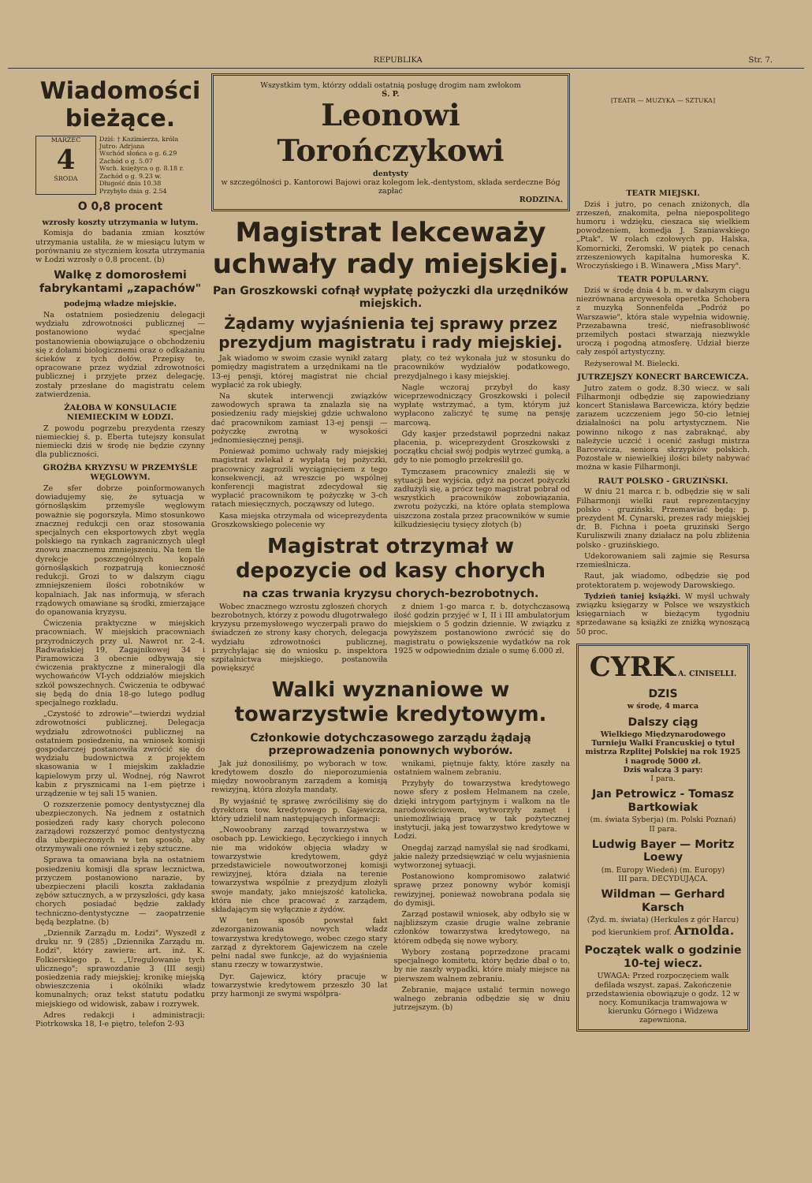REPUBLIKA Str. 7.
Wiadomości bieżące.
MARZEC
4
ŚRODA
Dziś: † Kazimierza, króla
Jutro: Adrjana
Wschód słońca o g. 6.29
Zachód o g. 5.07
Wsch. księżyca o g. 8.18 r.
Zachód o g. 9.23 w.
Długość dnia 10.38
Przybyło dnia g. 2.54
O 0,8 procent
wzrosły koszty utrzymania w lutym.
Komisja do badania zmian kosztów utrzymania ustaliła, że w miesiącu lutym w porównaniu ze styczniem koszta utrzymania w Łodzi wzrosły o 0,8 procent. (b)
Walkę z domorosłemi fabrykantami „zapachów"
podejmą władze miejskie.
Na ostatniem posiedzeniu delegacji wydziału zdrowotności publicznej — postanowiono wydać specjalne postanowienia obowiązujące o obchodzeniu się z dołami biologicznemi oraz o odkażaniu ścieków z tych dołów. Przepisy te, opracowane przez wydział zdrowotności publicznej i przyjęte przez delegację, zostały przesłane do magistratu celem zatwierdzenia.
ŻAŁOBA W KONSULACIE NIEMIECKIM W ŁODZI.
Z powodu pogrzebu prezydenta rzeszy niemieckiej ś. p. Eberta tutejszy konsulat niemiecki dziś w środę nie będzie czynny dla publiczności.
GROŹBA KRYZYSU W PRZEMYŚLE WĘGLOWYM.
Ze sfer dobrze poinformowanych dowiadujemy się, że sytuacja w górnośląskim przemyśle węglowym poważnie się pogorszyła. Mimo stosunkowo znacznej redukcji cen oraz stosowania specjalnych cen eksportowych zbyt węgla polskiego na rynkach zagranicznych uległ znowu znacznemu zmniejszeniu. Na tem tle dyrekcje poszczególnych kopalń górnośląskich rozpatrują konieczność redukcji. Grozi to w dalszym ciągu zmniejszeniem ilości robotników w kopalniach. Jak nas informują, w sferach rządowych omawiane są środki, zmierzające do opanowania kryzysu.
Ćwiczenia praktyczne w miejskich pracowniach. W miejskich pracowniach przyrodniczych przy ul. Nawrot nr. 2-4, Radwańskiej 19, Zagajnikowej 34 i Piramowicza 3 obecnie odbywają się ćwiczenia praktyczne z mineralogji dla wychowańców VI-ych oddziałów miejskich szkół powszechnych. Ćwiczenia te odbywać się będą do dnia 18-go lutego podług specjalnego rozkładu.
„Czystość to zdrowie"—twierdzi wydział zdrowotności publicznej. Delegacja wydziału zdrowotności publicznej na ostatniem posiedzeniu, na wniosek komisji gospodarczej postanowiła zwrócić się do wydziału budownictwa z projektem skasowania w I miejskim zakładzie kąpielowym przy ul. Wodnej, róg Nawrot kabin z prysznicami na 1-em piętrze i urządzenie w tej sali 15 wanien.
O rozszerzenie pomocy dentystycznej dla ubezpieczonych. Na jednem z ostatnich posiedzeń rady kasy chorych polecono zarządowi rozszerzyć pomoc dentystyczną dla ubezpieczonych w ten sposób, aby otrzymywali one również i zęby sztuczne.
Sprawa ta omawiana była na ostatniem posiedzeniu komisji dla spraw lecznictwa, przyczem postanowiono narazie, by ubezpieczeni płacili koszta zakładania zębów sztucznych, a w przyszłości, gdy kasa chorych posiadać będzie zakłady techniczno-dentystyczne — zaopatrzenie będą bezpłatne. (b)
„Dziennik Zarządu m. Łodzi". Wyszedł z druku nr. 9 (285) „Dziennika Zarządu m. Łodzi", który zawiera: art. inż. K. Folkierskiego p. t. „Uregulowanie tych ulicznego"; sprawozdanie 3 (III sesji) posiedzenia rady miejskiej; kronikę miejską obwieszczenia i okólniki władz komunalnych; oraz tekst statutu podatku miejskiego od widowisk, zabaw i rozrywek.
Adres redakcji i administracji: Piotrkowska 18, I-e piętro, telefon 2-93
Wszystkim tym, którzy oddali ostatnią posługę drogim nam zwłokom
Ś. P.
Leonowi Torończykowi
dentysty
w szczególności p. Kantorowi Bajowi oraz kolegom lek.-dentystom, składa serdeczne Bóg zapłać
RODZINA.
Magistrat lekceważy uchwały rady miejskiej.
Pan Groszkowski cofnął wypłatę pożyczki dla urzędników miejskich.
Żądamy wyjaśnienia tej sprawy przez prezydjum magistratu i rady miejskiej.
Jak wiadomo w swoim czasie wynikł zatarg pomiędzy magistratem a urzędnikami na tle 13-ej pensji, której magistrat nie chciał wypłacić za rok ubiegły.
Na skutek interwencji związków zawodowych sprawa ta znalazła się na posiedzeniu rady miejskiej gdzie uchwalono dać pracownikom zamiast 13-ej pensji — pożyczkę zwrotną w wysokości jednomiesięcznej pensji.
Ponieważ pomimo uchwały rady miejskiej magistrat zwlekał z wypłatą tej pożyczki, pracownicy zagrozili wyciągnięciem z tego konsekwencji, aż wreszcie po wspólnej konferencji magistrat zdecydował się wypłacić pracownikom tę pożyczkę w 3-ch ratach miesięcznych, począwszy od lutego.
Kasa miejska otrzymała od wiceprezydenta Groszkowskiego polecenie wy
płaty, co też wykonała już w stosunku do pracowników wydziałów podatkowego, prezydjalnego i kasy miejskiej.
Nagle wczoraj przybył do kasy wiceprzewodniczący Groszkowski i polecił wypłatę wstrzymać, a tym, którym już wypłacono zaliczyć tę sumę na pensję marcową.
Gdy kasjer przedstawił poprzedni nakaz płacenia, p. wiceprezydent Groszkowski z początku chciał swój podpis wytrzeć gumką, a gdy to nie pomogło przekreślił go.
Tymczasem pracownicy znaleźli się w sytuacji bez wyjścia, gdyż na poczet pożyczki zadłużyli się, a prócz tego magistrat pobrał od wszystkich pracowników zobowiązania, zwrotu pożyczki, na które opłata stemplowa uiszczona zostala przez pracowników w sumie kilkudziesięciu tysięcy złotych (b)
Magistrat otrzymał w depozycie od kasy chorych
na czas trwania kryzysu chorych-bezrobotnych.
Wobec znacznego wzrostu zgłoszeń chorych bezrobotnych, którzy z powodu długotrwałego kryzysu przemysłowego wyczerpali prawo do świadczeń ze strony kasy chorych, delegacja wydziału zdrowotności publicznej, przychylając się do wniosku p. inspektora szpitalnictwa miejskiego, postanowiła powiększyć
z dniem 1-go marca r. b. dotychczasową ilość godzin przyjęć w I, II i III ambulatorjum miejskiem o 5 godzin dziennie. W związku z powyższem postanowiono zwrócić się do magistratu o powiększenie wydatków na rok 1925 w odpowiednim dziale o sumę 6.000 zł.
Walki wyznaniowe w towarzystwie kredytowym.
Członkowie dotychczasowego zarządu żądają przeprowadzenia ponownych wyborów.
Jak już donosiliśmy, po wyborach w tow. kredytowem doszło do nieporozumienia między nowoobranym zarządem a komisją rewizyjną, która złożyła mandaty.
By wyjaśnić tę sprawę zwróciliśmy się do dyrektora tow. kredytowego p. Gajewicza, który udzielił nam następujących informacji:
„Nowoobrany zarząd towarzystwa w osobach pp. Lewickiego, Łęczyckiego i innych nie ma widoków objęcia władzy w towarzystwie kredytowem, gdyż przedstawiciele nowoutworzonej komisji rewizyjnej, która działa na terenie towarzystwa wspólnie z prezydjum złożyli swoje mandaty, jako mniejszość katolicka, która nie chce pracować z zarządem, składającym się wyłącznie z żydów.
W ten sposób powstał fakt zdezorganizowania nowych władz towarzystwa kredytowego, wobec czego stary zarząd z dyrektorem Gajewiczem na czele pełni nadal swe funkcje, aż do wyjaśnienia stanu rzeczy w towarzystwie.
Dyr. Gajewicz, który pracuje w towarzystwie kredytowem przeszło 30 lat przy harmonji ze swymi współpra-
wnikami, piętnuje fakty, które zaszły na ostatniem walnem zebraniu.
Przybyły do towarzystwa kredytowego nowe sfery z posłem Helmanem na czele, dzięki intrygom partyjnym i walkom na tle narodowościowem, wytworzyły zamęt i uniemożliwiają pracę w tak pożytecznej instytucji, jaką jest towarzystwo kredytowe w Łodzi.
Onegdaj zarząd namyślał się nad środkami, jakie należy przedsięwziąć w celu wyjaśnienia wytworzonej sytuacji.
Postanowiono kompromisowo załatwić sprawę przez ponowny wybór komisji rewizyjnej, ponieważ nowobrana podała się do dymisji.
Zarząd postawił wniosek, aby odbyło się w najbliższym czasie drugie walne zebranie członków towarzystwa kredytowego, na którem odbędą się nowe wybory.
Wybory zostaną poprzedzone pracami specjalnego komitetu, który będzie dbał o to, by nie zaszły wypadki, które miały miejsce na pierwszem walnem zebraniu.
Zebranie, mające ustalić termin nowego walnego zebrania odbędzie się w dniu jutrzejszym. (b)
[TEATR — MUZYKA — SZTUKA]
TEATR MIEJSKI.
Dziś i jutro, po cenach zniżonych, dla zrzeszeń, znakomita, pełna niepospolitego humoru i wdzięku, cieszaca się wielkiem powodzeniem, komedja J. Szaniawskiego „Ptak". W rolach czołowych pp. Halska, Komornicki, Żeromski. W piątek po cenach zrzeszeniowych kapitalna humoreska K. Wroczyńskiego i B. Winawera „Miss Mary".
TEATR POPULARNY.
Dziś w środę dnia 4 b. m. w dalszym ciągu niezrównana arcywesoła operetka Schobera z muzyką Sonnenfelda „Podróż po Warszawie", która stale wypełnia widownię. Przezabawna treść, niefrasobliwość przemiłych postaci stwarzają niezwykle uroczą i pogodną atmosferę. Udział bierze cały zespół artystyczny.
Reżyserował M. Bielecki.
JUTRZEJSZY KONECRT BARCEWICZA.
Jutro zatem o godz. 8.30 wiecz. w sali Filharmonji odbędzie się zapowiedziany koncert Stanisława Barcewicza, który będzie zarazem uczczeniem jego 50-cio letniej działalności na polu artystycznem. Nie powinno nikogo z nas zabraknąć, aby należycie uczcić i ocenić zasługi mistrza Barcewicza, seniora skrzypków polskich. Pozostałe w niewielkiej ilości bilety nabywać można w kasie Filharmonji.
RAUT POLSKO - GRUZIŃSKI.
W dniu 21 marca r. b. odbędzie się w sali Filharmonji wielki raut reprezentacyjny polsko - gruziński. Przemawiać będą: p. prezydent M. Cynarski, prezes rady miejskiej dr. B. Fichna i poeta gruziński Sergo Kuruliszwili znany działacz na polu zbliżenia polsko - gruzińskiego.
Udekorowaniem sali zajmie się Resursa rzemieślnicza.
Raut, jak wiadomo, odbędzie się pod protektoratem p. wojewody Darowskiego.
Tydzień taniej książki. W myśl uchwały związku księgarzy w Polsce we wszystkich księgarniach w bieżącym tygodniu sprzedawane są książki ze zniżką wynoszącą 50 proc.
CYRK A. CINISELLI.
DZIS
w środę, 4 marca
Dalszy ciąg
Wielkiego Międzynarodowego Turnieju Walki Francuskiej o tytuł mistrza Rzplitej Polskiej na rok 1925 i nagrodę 5000 zł.
Dziś walczą 3 pary:
I para.
Jan Petrowicz - Tomasz Bartkowiak
(m. świata Syberja) (m. Polski Poznań)
II para.
Ludwig Bayer — Moritz Loewy
(m. Europy Wiedeń) (m. Europy)
III para. DECYDUJĄCA.
Wildman — Gerhard Karsch
(Żyd. m. świata) (Herkules z gór Harcu)
pod kierunkiem prof. Arnolda.
Początek walk o godzinie 10-tej wiecz.
UWAGA: Przed rozpoczęciem walk defilada wszyst. zapaś. Zakończenie przedstawienia obowiązuje o godz. 12 w nocy. Komunikacja tramwajowa w kierunku Górnego i Widzewa zapewniona.